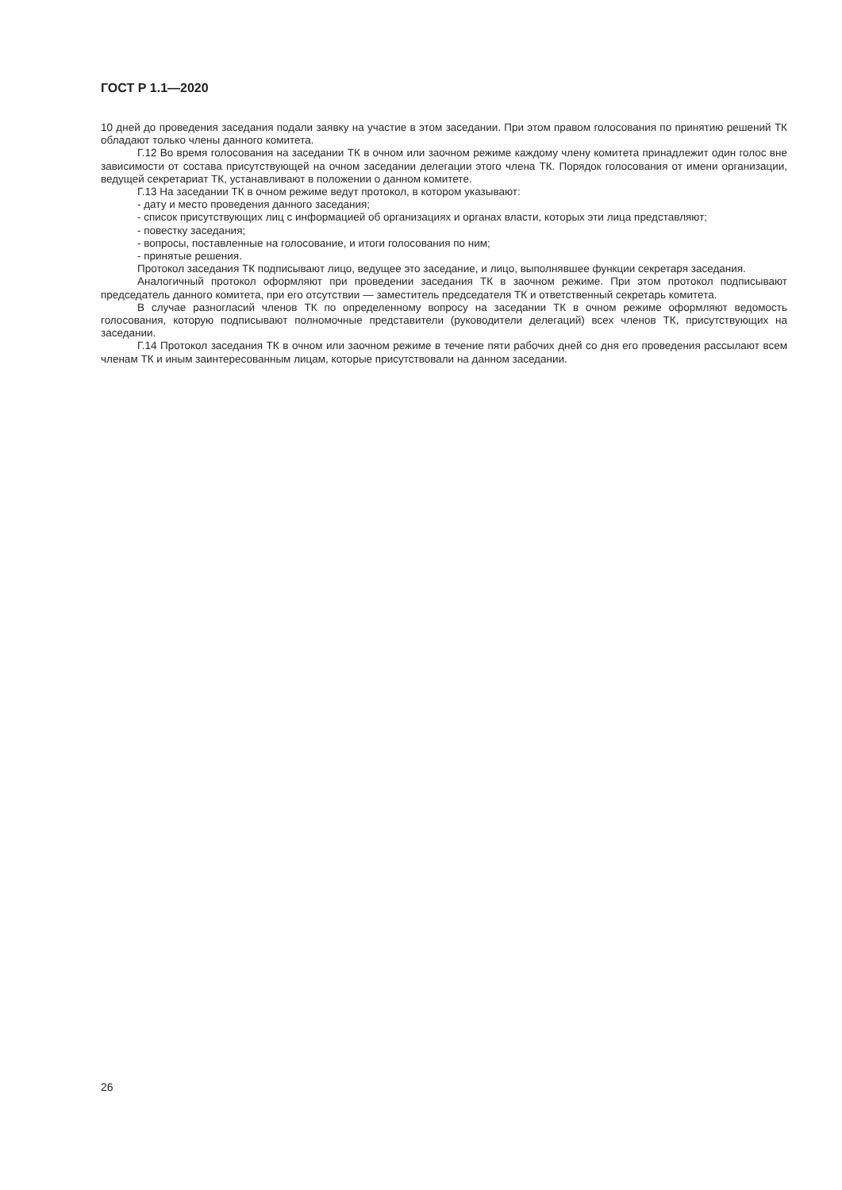ГОСТ Р 1.1—2020
10 дней до проведения заседания подали заявку на участие в этом заседании. При этом правом голосования по принятию решений ТК обладают только члены данного комитета.
Г.12 Во время голосования на заседании ТК в очном или заочном режиме каждому члену комитета принадлежит один голос вне зависимости от состава присутствующей на очном заседании делегации этого члена ТК. Порядок голосования от имени организации, ведущей секретариат ТК, устанавливают в положении о данном комитете.
Г.13 На заседании ТК в очном режиме ведут протокол, в котором указывают:
- дату и место проведения данного заседания;
- список присутствующих лиц с информацией об организациях и органах власти, которых эти лица представляют;
- повестку заседания;
- вопросы, поставленные на голосование, и итоги голосования по ним;
- принятые решения.
Протокол заседания ТК подписывают лицо, ведущее это заседание, и лицо, выполнявшее функции секретаря заседания.
Аналогичный протокол оформляют при проведении заседания ТК в заочном режиме. При этом протокол подписывают председатель данного комитета, при его отсутствии — заместитель председателя ТК и ответственный секретарь комитета.
В случае разногласий членов ТК по определенному вопросу на заседании ТК в очном режиме оформляют ведомость голосования, которую подписывают полномочные представители (руководители делегаций) всех членов ТК, присутствующих на заседании.
Г.14 Протокол заседания ТК в очном или заочном режиме в течение пяти рабочих дней со дня его проведения рассылают всем членам ТК и иным заинтересованным лицам, которые присутствовали на данном заседании.
26